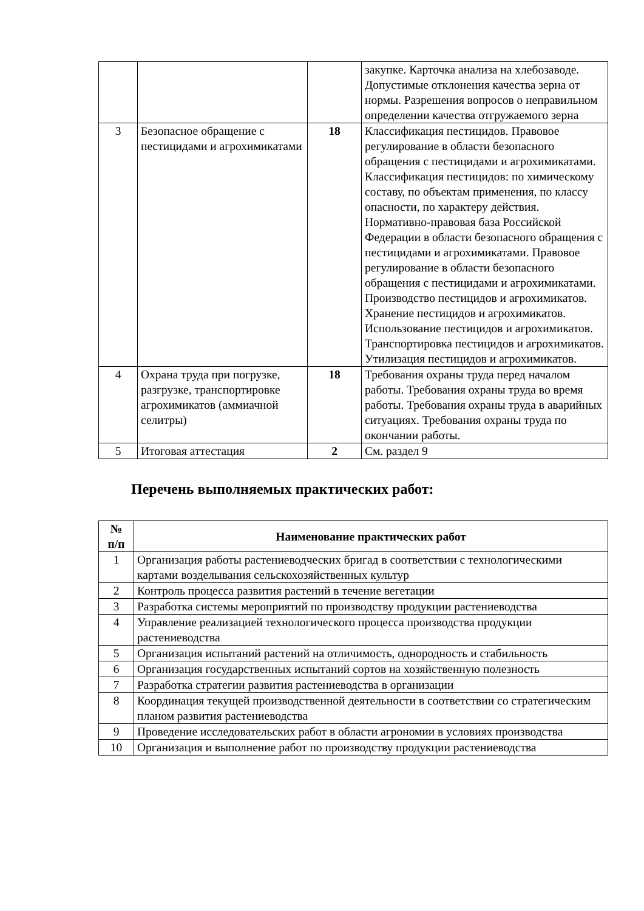| | | | закупке. Карточка анализа на хлебозаводе. Допустимые отклонения качества зерна от нормы. Разрешения вопросов о неправильном определении качества отгружаемого зерна |
| 3 | Безопасное обращение с пестицидами и агрохимикатами | 18 | Классификация пестицидов. Правовое регулирование в области безопасного обращения с пестицидами и агрохимикатами. Классификация пестицидов: по химическому составу, по объектам применения, по классу опасности, по характеру действия. Нормативно-правовая база Российской Федерации в области безопасного обращения с пестицидами и агрохимикатами. Правовое регулирование в области безопасного обращения с пестицидами и агрохимикатами. Производство пестицидов и агрохимикатов. Хранение пестицидов и агрохимикатов. Использование пестицидов и агрохимикатов. Транспортировка пестицидов и агрохимикатов. Утилизация пестицидов и агрохимикатов. |
| 4 | Охрана труда при погрузке, разгрузке, транспортировке агрохимикатов (аммиачной селитры) | 18 | Требования охраны труда перед началом работы. Требования охраны труда во время работы. Требования охраны труда в аварийных ситуациях. Требования охраны труда по окончании работы. |
| 5 | Итоговая аттестация | 2 | См. раздел 9 |
Перечень выполняемых практических работ:
| № п/п | Наименование практических работ |
| --- | --- |
| 1 | Организация работы растениеводческих бригад в соответствии с технологическими картами возделывания сельскохозяйственных культур |
| 2 | Контроль процесса развития растений в течение вегетации |
| 3 | Разработка системы мероприятий по производству продукции растениеводства |
| 4 | Управление реализацией технологического процесса производства продукции растениеводства |
| 5 | Организация испытаний растений на отличимость, однородность и стабильность |
| 6 | Организация государственных испытаний сортов на хозяйственную полезность |
| 7 | Разработка стратегии развития растениеводства в организации |
| 8 | Координация текущей производственной деятельности в соответствии со стратегическим планом развития растениеводства |
| 9 | Проведение исследовательских работ в области агрономии в условиях производства |
| 10 | Организация и выполнение работ по производству продукции растениеводства |